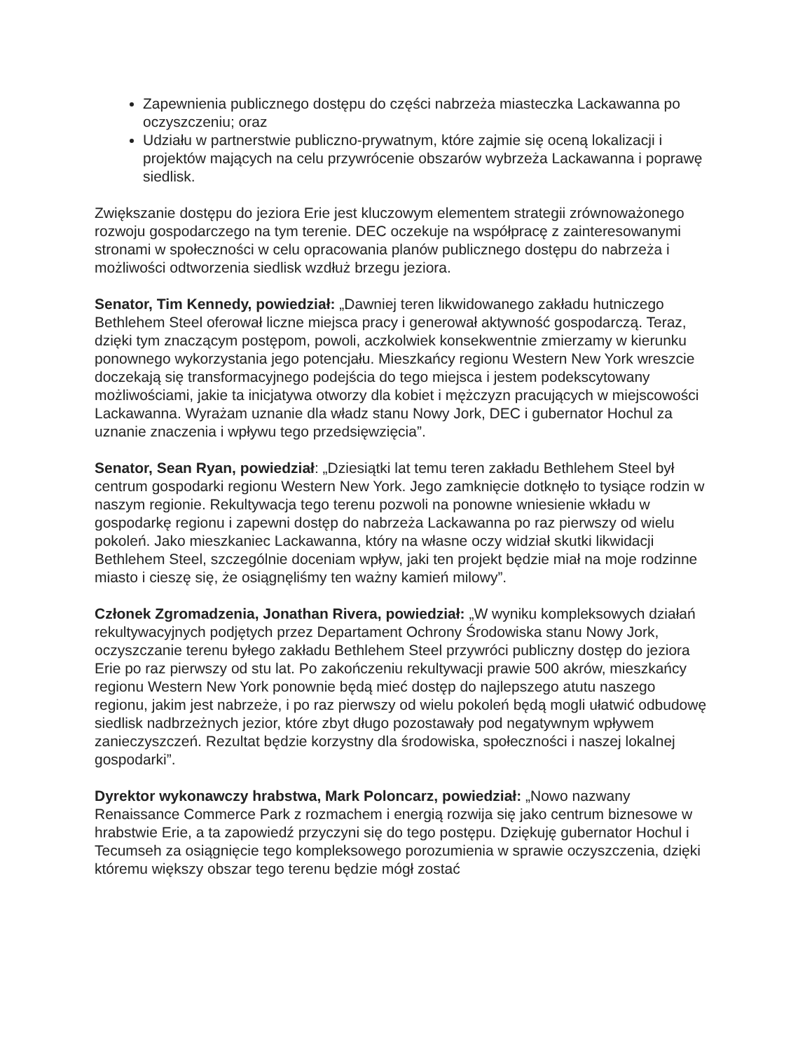Zapewnienia publicznego dostępu do części nabrzeża miasteczka Lackawanna po oczyszczeniu; oraz
Udziału w partnerstwie publiczno-prywatnym, które zajmie się oceną lokalizacji i projektów mających na celu przywrócenie obszarów wybrzeża Lackawanna i poprawę siedlisk.
Zwiększanie dostępu do jeziora Erie jest kluczowym elementem strategii zrównoważonego rozwoju gospodarczego na tym terenie. DEC oczekuje na współpracę z zainteresowanymi stronami w społeczności w celu opracowania planów publicznego dostępu do nabrzeża i możliwości odtworzenia siedlisk wzdłuż brzegu jeziora.
Senator, Tim Kennedy, powiedział: „Dawniej teren likwidowanego zakładu hutniczego Bethlehem Steel oferował liczne miejsca pracy i generował aktywność gospodarczą. Teraz, dzięki tym znaczącym postępom, powoli, aczkolwiek konsekwentnie zmierzamy w kierunku ponownego wykorzystania jego potencjału. Mieszkańcy regionu Western New York wreszcie doczekają się transformacyjnego podejścia do tego miejsca i jestem podekscytowany możliwościami, jakie ta inicjatywa otworzy dla kobiet i mężczyzn pracujących w miejscowości Lackawanna. Wyrażam uznanie dla władz stanu Nowy Jork, DEC i gubernator Hochul za uznanie znaczenia i wpływu tego przedsięwzięcia”.
Senator, Sean Ryan, powiedział: „Dziesiątki lat temu teren zakładu Bethlehem Steel był centrum gospodarki regionu Western New York. Jego zamknięcie dotknęło to tysiące rodzin w naszym regionie. Rekultywacja tego terenu pozwoli na ponowne wniesienie wkładu w gospodarkę regionu i zapewni dostęp do nabrzeża Lackawanna po raz pierwszy od wielu pokoleń. Jako mieszkaniec Lackawanna, który na własne oczy widział skutki likwidacji Bethlehem Steel, szczególnie doceniam wpływ, jaki ten projekt będzie miał na moje rodzinne miasto i cieszę się, że osiągnęliśmy ten ważny kamień milowy”.
Członek Zgromadzenia, Jonathan Rivera, powiedział: „W wyniku kompleksowych działań rekultywacyjnych podjętych przez Departament Ochrony Środowiska stanu Nowy Jork, oczyszczanie terenu byłego zakładu Bethlehem Steel przywróci publiczny dostęp do jeziora Erie po raz pierwszy od stu lat. Po zakończeniu rekultywacji prawie 500 akrów, mieszkańcy regionu Western New York ponownie będą mieć dostęp do najlepszego atutu naszego regionu, jakim jest nabrzeże, i po raz pierwszy od wielu pokoleń będą mogli ułatwić odbudowę siedlisk nadbrzeżnych jezior, które zbyt długo pozostawały pod negatywnym wpływem zanieczyszczeń. Rezultat będzie korzystny dla środowiska, społeczności i naszej lokalnej gospodarki”.
Dyrektor wykonawczy hrabstwa, Mark Poloncarz, powiedział: „Nowo nazwany Renaissance Commerce Park z rozmachem i energią rozwija się jako centrum biznesowe w hrabstwie Erie, a ta zapowiedź przyczyni się do tego postępu. Dziękuję gubernator Hochul i Tecumseh za osiągnięcie tego kompleksowego porozumienia w sprawie oczyszczenia, dzięki któremu większy obszar tego terenu będzie mógł zostać